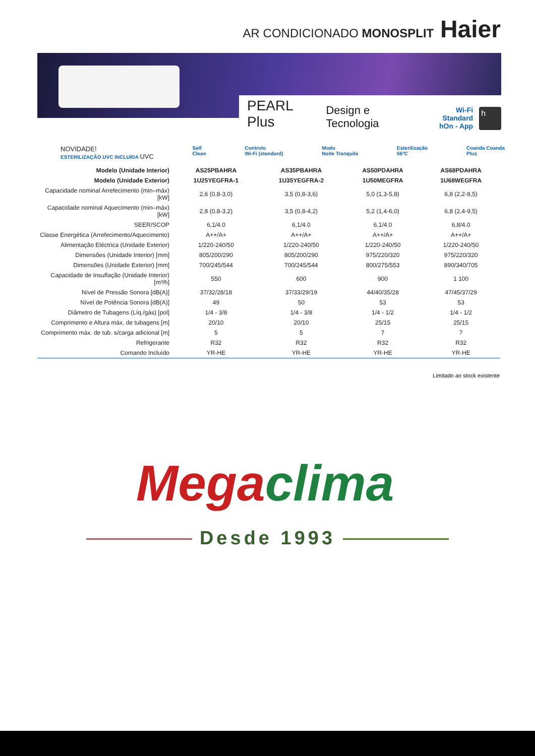AR CONDICIONADO MONOSPLIT Haier
PEARL Plus Design e Tecnologia Wi-Fi Standard
hOn - App h
NOVIDADE!
ESTERILIZAÇÃO UVC INCLUÍDA UVC
Self
Clean
Controlo
Wi-Fi (standard)
Modo
Noite Tranquila
Esterilização
56ºC
Coanda Coanda
Plus
| Modelo (Unidade Interior) | AS25PBAHRA | AS35PBAHRA | AS50PDAHRA | AS68PDAHRA |
| --- | --- | --- | --- | --- |
| Modelo (Unidade Exterior) | 1U25YEGFRA-1 | 1U35YEGFRA-2 | 1U50MEGFRA | 1U68WEGFRA |
| Capacidade nominal Arrefecimento (min–máx) [kW] | 2,6 (0,8-3,0) | 3,5 (0,8-3,6) | 5,0 (1,3-5,8) | 6,8 (2,2-8,5) |
| Capacidade nominal Aquecimento (min–máx) [kW] | 2,8 (0,8-3,2) | 3,5 (0,8-4,2) | 5,2 (1,4-6,0) | 6,8 (2,4-9,5) |
| SEER/SCOP | 6,1/4.0 | 6,1/4.0 | 6,1/4.0 | 6,8/4.0 |
| Classe Energética (Arrefecimento/Aquecimento) | A++/A+ | A++/A+ | A++/A+ | A++/A+ |
| Alimentação Eléctrica (Unidade Exterior) | 1/220-240/50 | 1/220-240/50 | 1/220-240/50 | 1/220-240/50 |
| Dimensões (Unidade Interior) [mm] | 805/200/290 | 805/200/290 | 975/220/320 | 975/220/320 |
| Dimensões (Unidade Exterior) [mm] | 700/245/544 | 700/245/544 | 800/275/553 | 890/340/705 |
| Capacidade de Insuflação (Unidade Interior) [m³/h] | 550 | 600 | 900 | 1 100 |
| Nível de Pressão Sonora [dB(A)] | 37/32/28/18 | 37/33/29/19 | 44/40/35/28 | 47/45/37/29 |
| Nível de Potência Sonora [dB(A)] | 49 | 50 | 53 | 53 |
| Diâmetro de Tubagens (Líq./gás) [pol] | 1/4 - 3/8 | 1/4 - 3/8 | 1/4 - 1/2 | 1/4 - 1/2 |
| Comprimento e Altura máx. de tubagens [m] | 20/10 | 20/10 | 25/15 | 25/15 |
| Comprimento máx. de tub. s/carga adicional [m] | 5 | 5 | 7 | 7 |
| Refrigerante | R32 | R32 | R32 | R32 |
| Comando Incluído | YR-HE | YR-HE | YR-HE | YR-HE |
Limitado ao stock existente
Megaclima
Desde 1993